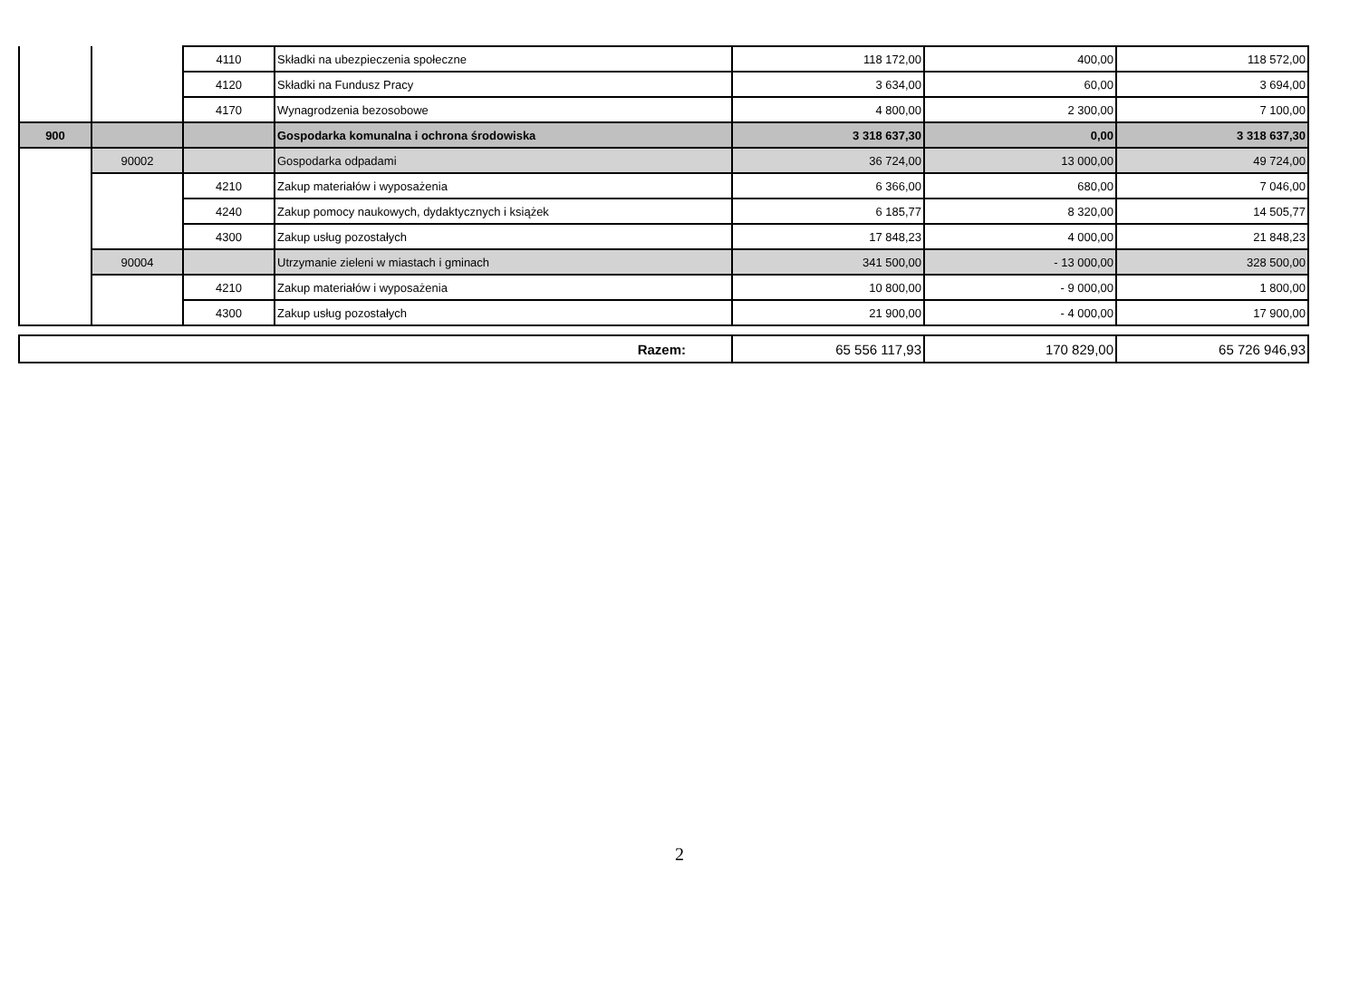| | | 4110 | Składki na ubezpieczenia społeczne | 118 172,00 | 400,00 | 118 572,00 |
| | | 4120 | Składki na Fundusz Pracy | 3 634,00 | 60,00 | 3 694,00 |
| | | 4170 | Wynagrodzenia bezosobowe | 4 800,00 | 2 300,00 | 7 100,00 |
| 900 | | | Gospodarka komunalna i ochrona środowiska | 3 318 637,30 | 0,00 | 3 318 637,30 |
| | 90002 | | Gospodarka odpadami | 36 724,00 | 13 000,00 | 49 724,00 |
| | | 4210 | Zakup materiałów i wyposażenia | 6 366,00 | 680,00 | 7 046,00 |
| | | 4240 | Zakup pomocy naukowych, dydaktycznych i książek | 6 185,77 | 8 320,00 | 14 505,77 |
| | | 4300 | Zakup usług pozostałych | 17 848,23 | 4 000,00 | 21 848,23 |
| | 90004 | | Utrzymanie zieleni w miastach i gminach | 341 500,00 | - 13 000,00 | 328 500,00 |
| | | 4210 | Zakup materiałów i wyposażenia | 10 800,00 | - 9 000,00 | 1 800,00 |
| | | 4300 | Zakup usług pozostałych | 21 900,00 | - 4 000,00 | 17 900,00 |
| Razem: | 65 556 117,93 | 170 829,00 | 65 726 946,93 |
2